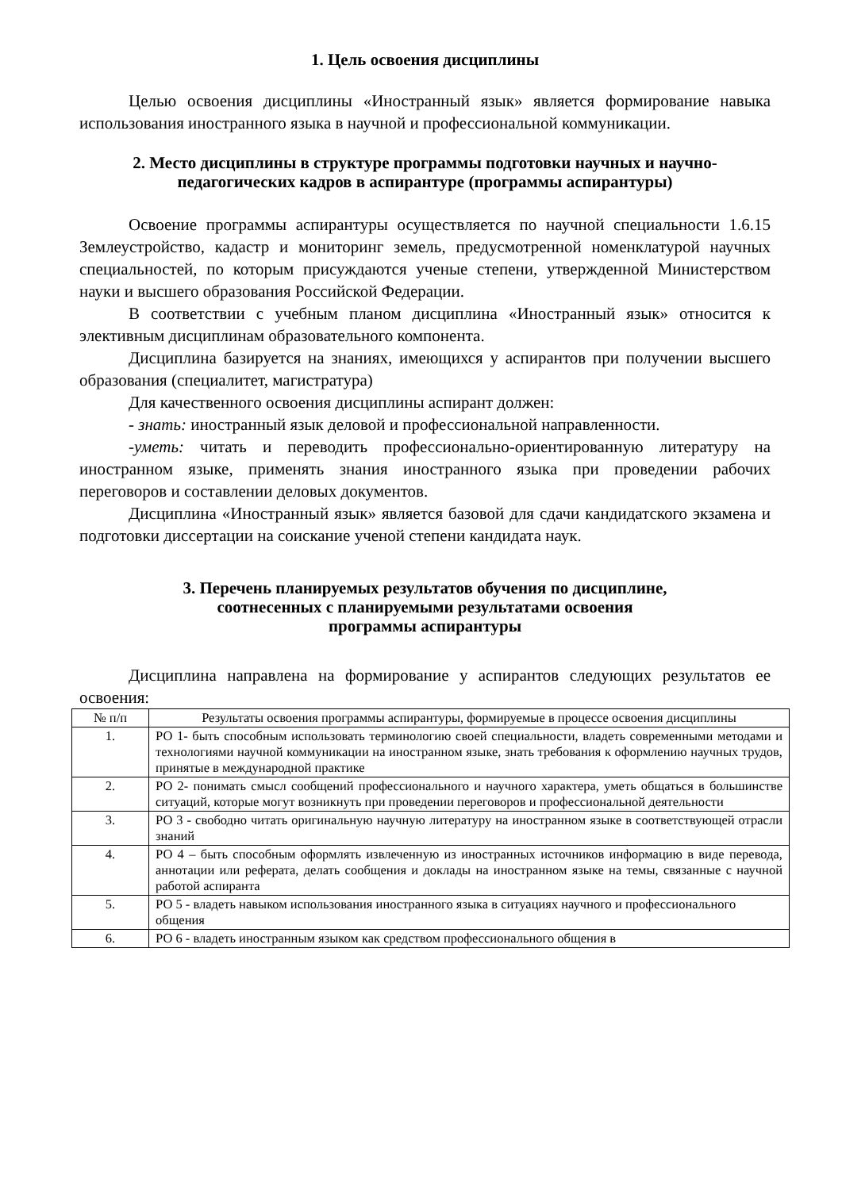1. Цель освоения дисциплины
Целью освоения дисциплины «Иностранный язык» является формирование навыка использования иностранного языка в научной и профессиональной коммуникации.
2. Место дисциплины в структуре программы подготовки научных и научно-педагогических кадров в аспирантуре (программы аспирантуры)
Освоение программы аспирантуры осуществляется по научной специальности 1.6.15 Землеустройство, кадастр и мониторинг земель, предусмотренной номенклатурой научных специальностей, по которым присуждаются ученые степени, утвержденной Министерством науки и высшего образования Российской Федерации.
В соответствии с учебным планом дисциплина «Иностранный язык» относится к элективным дисциплинам образовательного компонента.
Дисциплина базируется на знаниях, имеющихся у аспирантов при получении высшего образования (специалитет, магистратура)
Для качественного освоения дисциплины аспирант должен:
- знать: иностранный язык деловой и профессиональной направленности.
-уметь: читать и переводить профессионально-ориентированную литературу на иностранном языке, применять знания иностранного языка при проведении рабочих переговоров и составлении деловых документов.
Дисциплина «Иностранный язык» является базовой для сдачи кандидатского экзамена и подготовки диссертации на соискание ученой степени кандидата наук.
3. Перечень планируемых результатов обучения по дисциплине,
соотнесенных с планируемыми результатами освоения
программы аспирантуры
Дисциплина направлена на формирование у аспирантов следующих результатов ее освоения:
| № п/п | Результаты освоения программы аспирантуры, формируемые в процессе освоения дисциплины |
| --- | --- |
| 1. | РО 1- быть способным использовать терминологию своей специальности, владеть современными методами и технологиями научной коммуникации на иностранном языке, знать требования к оформлению научных трудов, принятые в международной практике |
| 2. | РО 2- понимать смысл сообщений профессионального и научного характера, уметь общаться в большинстве ситуаций, которые могут возникнуть при проведении переговоров и профессиональной деятельности |
| 3. | РО 3 - свободно читать оригинальную научную литературу на иностранном языке в соответствующей отрасли знаний |
| 4. | РО 4 – быть способным оформлять извлеченную из иностранных источников информацию в виде перевода, аннотации или реферата, делать сообщения и доклады на иностранном языке на темы, связанные с научной работой аспиранта |
| 5. | РО 5 - владеть навыком использования иностранного языка в ситуациях научного и профессионального общения |
| 6. | РО 6 - владеть иностранным языком как средством профессионального общения в |